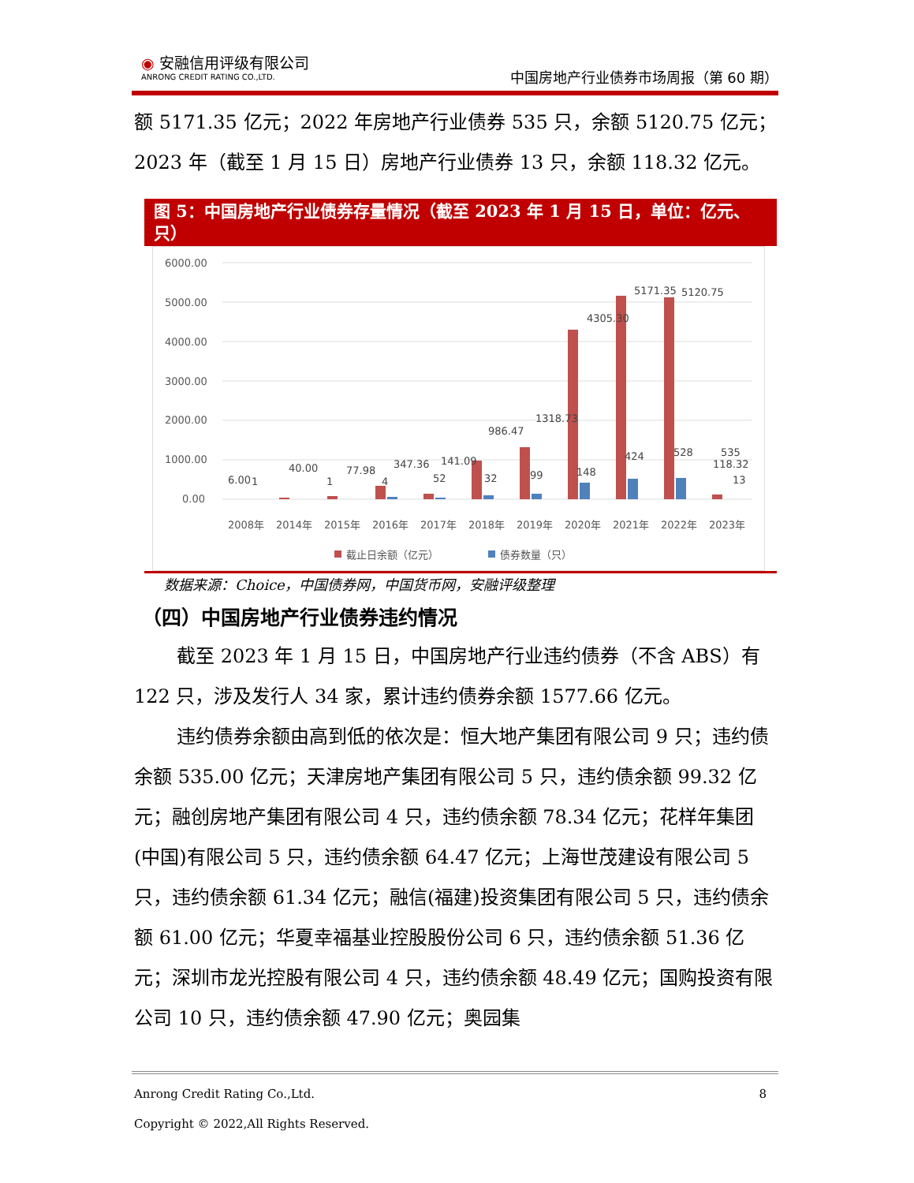◉ 安融信用评级有限公司
ANRONG CREDIT RATING CO.,LTD.
中国房地产行业债券市场周报（第 60 期）
额 5171.35 亿元；2022 年房地产行业债券 535 只，余额 5120.75 亿元；
2023 年（截至 1 月 15 日）房地产行业债券 13 只，余额 118.32 亿元。
图 5：中国房地产行业债券存量情况（截至 2023 年 1 月 15 日，单位：亿元、只）
6000.00
5000.00
4000.00
3000.00
2000.00
1000.00
0.00
6.00
1
40.00
1
77.98
4
347.36
52
141.09
32
986.47
99
1318.73
148
4305.30
424
5171.35
528
5120.75
535
118.32
13
2008年
2014年
2015年
2016年
2017年
2018年
2019年
2020年
2021年
2022年
2023年
截止日余额（亿元）
债券数量（只）
数据来源：Choice，中国债券网，中国货币网，安融评级整理
（四）中国房地产行业债券违约情况
截至 2023 年 1 月 15 日，中国房地产行业违约债券（不含 ABS）有 122 只，涉及发行人 34 家，累计违约债券余额 1577.66 亿元。
违约债券余额由高到低的依次是：恒大地产集团有限公司 9 只；违约债余额 535.00 亿元；天津房地产集团有限公司 5 只，违约债余额 99.32 亿元；融创房地产集团有限公司 4 只，违约债余额 78.34 亿元；花样年集团(中国)有限公司 5 只，违约债余额 64.47 亿元；上海世茂建设有限公司 5 只，违约债余额 61.34 亿元；融信(福建)投资集团有限公司 5 只，违约债余额 61.00 亿元；华夏幸福基业控股股份公司 6 只，违约债余额 51.36 亿元；深圳市龙光控股有限公司 4 只，违约债余额 48.49 亿元；国购投资有限公司 10 只，违约债余额 47.90 亿元；奥园集
Anrong Credit Rating Co.,Ltd. 8
Copyright © 2022,All Rights Reserved.